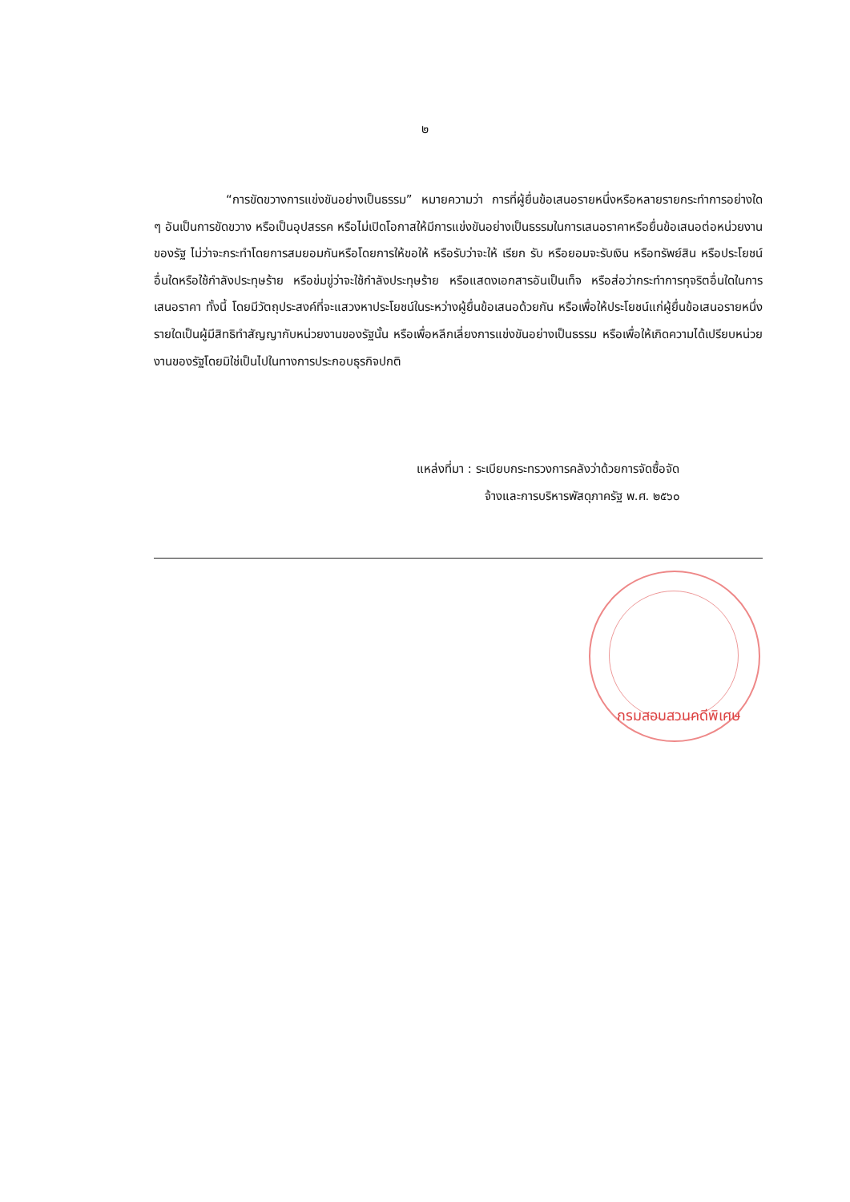๒
“การขัดขวางการแข่งขันอย่างเป็นธรรม” หมายความว่า การที่ผู้ยื่นข้อเสนอรายหนึ่งหรือหลายรายกระทำการอย่างใด ๆ อันเป็นการขัดขวาง หรือเป็นอุปสรรค หรือไม่เปิดโอกาสให้มีการแข่งขันอย่างเป็นธรรมในการเสนอราคาหรือยื่นข้อเสนอต่อหน่วยงานของรัฐ ไม่ว่าจะกระทำโดยการสมยอมกันหรือโดยการให้ขอให้ หรือรับว่าจะให้ เรียก รับ หรือยอมจะรับเงิน หรือทรัพย์สิน หรือประโยชน์อื่นใดหรือใช้กำลังประทุษร้าย หรือข่มขู่ว่าจะใช้กำลังประทุษร้าย หรือแสดงเอกสารอันเป็นเท็จ หรือส่อว่ากระทำการทุจริตอื่นใดในการเสนอราคา ทั้งนี้ โดยมีวัตถุประสงค์ที่จะแสวงหาประโยชน์ในระหว่างผู้ยื่นข้อเสนอด้วยกัน หรือเพื่อให้ประโยชน์แก่ผู้ยื่นข้อเสนอรายหนึ่งรายใดเป็นผู้มีสิทธิทำสัญญากับหน่วยงานของรัฐนั้น หรือเพื่อหลีกเลี่ยงการแข่งขันอย่างเป็นธรรม หรือเพื่อให้เกิดความได้เปรียบหน่วยงานของรัฐโดยมิใช่เป็นไปในทางการประกอบธุรกิจปกติ
แหล่งที่มา : ระเบียบกระทรวงการคลังว่าด้วยการจัดซื้อจัด
จ้างและการบริหารพัสดุภาครัฐ พ.ศ. ๒๕๖๐
กรมสอบสวนคดีพิเศษ